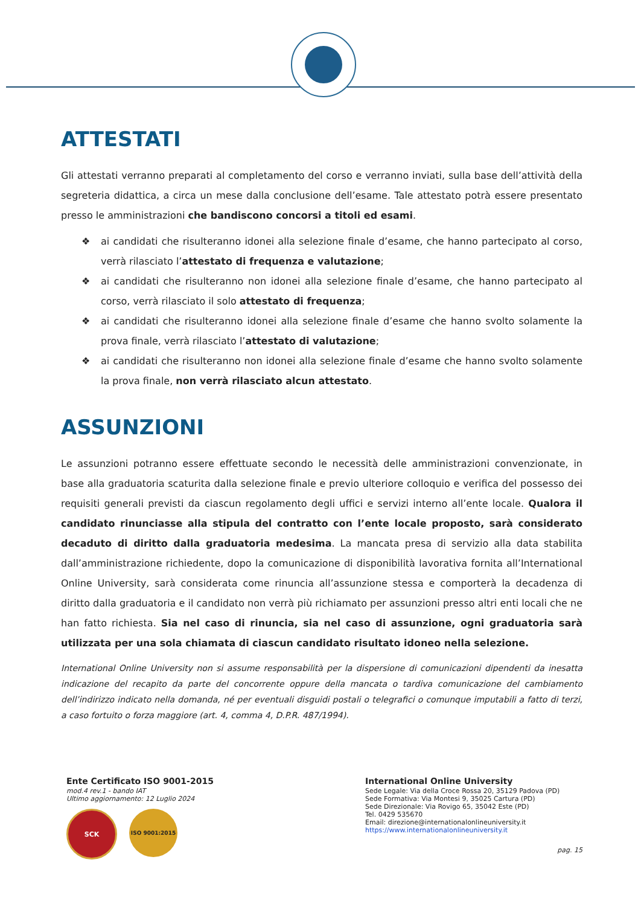ATTESTATI
Gli attestati verranno preparati al completamento del corso e verranno inviati, sulla base dell’attività della segreteria didattica, a circa un mese dalla conclusione dell’esame. Tale attestato potrà essere presentato presso le amministrazioni che bandiscono concorsi a titoli ed esami.
❖ ai candidati che risulteranno idonei alla selezione finale d’esame, che hanno partecipato al corso, verrà rilasciato l’attestato di frequenza e valutazione;
❖ ai candidati che risulteranno non idonei alla selezione finale d’esame, che hanno partecipato al corso, verrà rilasciato il solo attestato di frequenza;
❖ ai candidati che risulteranno idonei alla selezione finale d’esame che hanno svolto solamente la prova finale, verrà rilasciato l’attestato di valutazione;
❖ ai candidati che risulteranno non idonei alla selezione finale d’esame che hanno svolto solamente la prova finale, non verrà rilasciato alcun attestato.
ASSUNZIONI
Le assunzioni potranno essere effettuate secondo le necessità delle amministrazioni convenzionate, in base alla graduatoria scaturita dalla selezione finale e previo ulteriore colloquio e verifica del possesso dei requisiti generali previsti da ciascun regolamento degli uffici e servizi interno all’ente locale. Qualora il candidato rinunciasse alla stipula del contratto con l’ente locale proposto, sarà considerato decaduto di diritto dalla graduatoria medesima. La mancata presa di servizio alla data stabilita dall’amministrazione richiedente, dopo la comunicazione di disponibilità lavorativa fornita all’International Online University, sarà considerata come rinuncia all’assunzione stessa e comporterà la decadenza di diritto dalla graduatoria e il candidato non verrà più richiamato per assunzioni presso altri enti locali che ne han fatto richiesta. Sia nel caso di rinuncia, sia nel caso di assunzione, ogni graduatoria sarà utilizzata per una sola chiamata di ciascun candidato risultato idoneo nella selezione.
International Online University non si assume responsabilità per la dispersione di comunicazioni dipendenti da inesatta indicazione del recapito da parte del concorrente oppure della mancata o tardiva comunicazione del cambiamento dell’indirizzo indicato nella domanda, né per eventuali disguidi postali o telegrafici o comunque imputabili a fatto di terzi, a caso fortuito o forza maggiore (art. 4, comma 4, D.P.R. 487/1994).
Ente Certificato ISO 9001-2015
mod.4 rev.1 - bando IAT
Ultimo aggiornamento: 12 Luglio 2024
SCK
ISO 9001:2015
International Online University
Sede Legale: Via della Croce Rossa 20, 35129 Padova (PD)
Sede Formativa: Via Montesi 9, 35025 Cartura (PD)
Sede Direzionale: Via Rovigo 65, 35042 Este (PD)
Tel. 0429 535670
Email: direzione@internationalonlineuniversity.it
https://www.internationalonlineuniversity.it
pag. 15